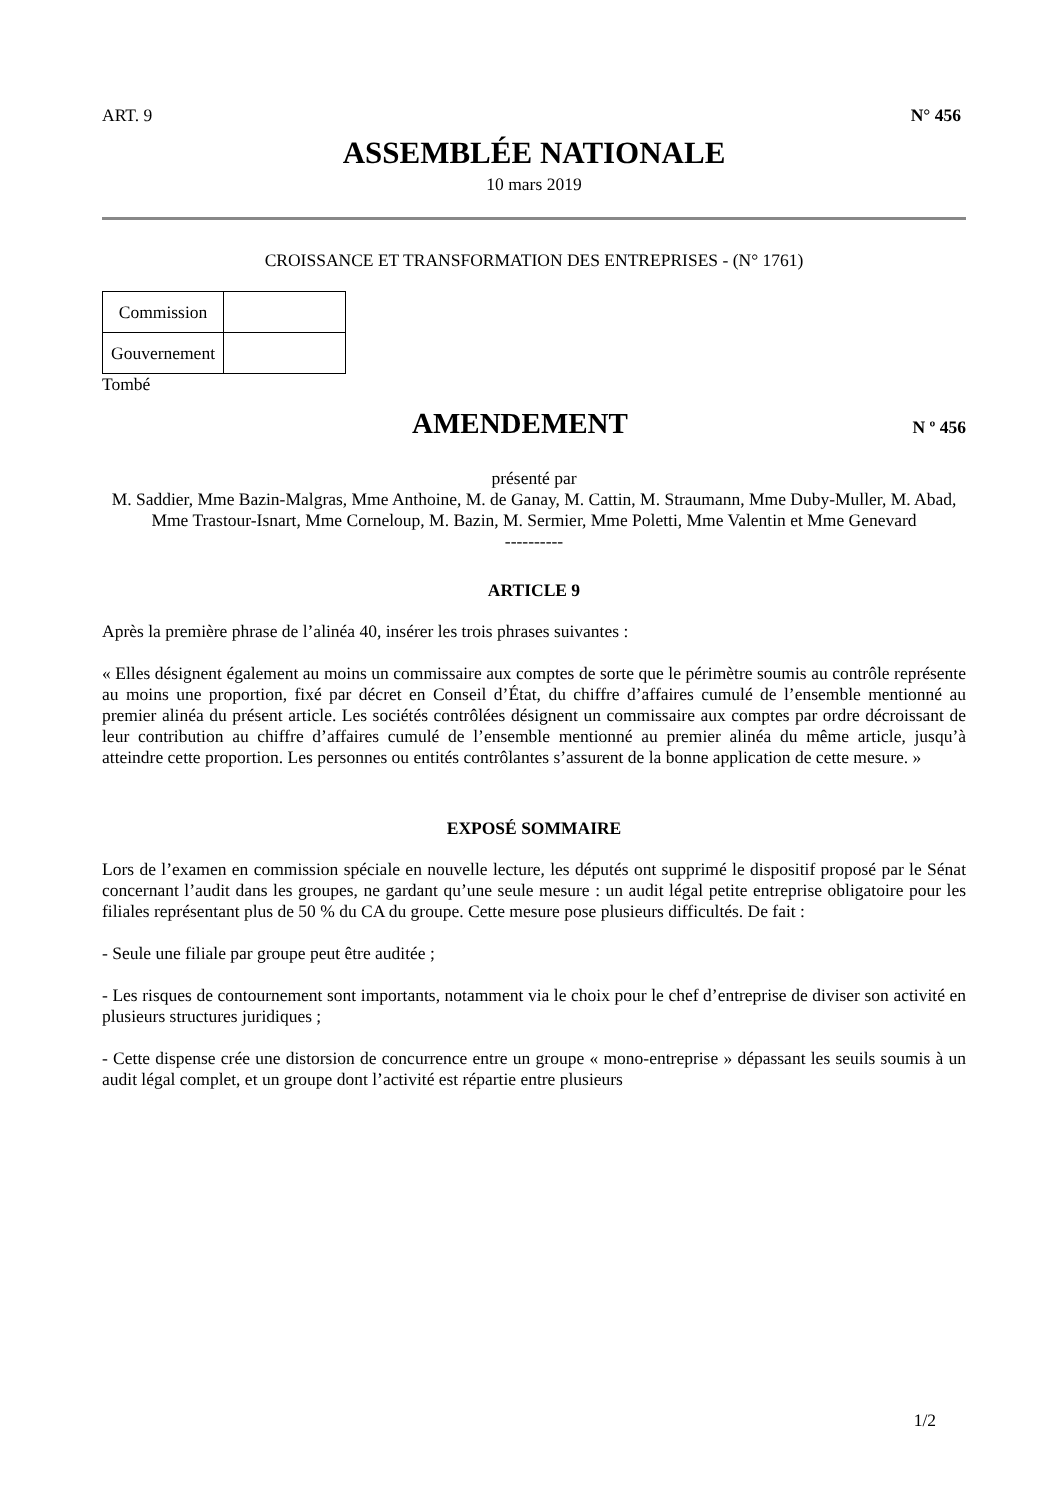ART. 9 N° 456
ASSEMBLÉE NATIONALE
10 mars 2019
CROISSANCE ET TRANSFORMATION DES ENTREPRISES - (N° 1761)
| Commission | |
| Gouvernement | |
Tombé
AMENDEMENT
N º 456
présenté par
M. Saddier, Mme Bazin-Malgras, Mme Anthoine, M. de Ganay, M. Cattin, M. Straumann, Mme Duby-Muller, M. Abad, Mme Trastour-Isnart, Mme Corneloup, M. Bazin, M. Sermier, Mme Poletti, Mme Valentin et Mme Genevard
----------
ARTICLE 9
Après la première phrase de l’alinéa 40, insérer les trois phrases suivantes :
« Elles désignent également au moins un commissaire aux comptes de sorte que le périmètre soumis au contrôle représente au moins une proportion, fixé par décret en Conseil d’État, du chiffre d’affaires cumulé de l’ensemble mentionné au premier alinéa du présent article. Les sociétés contrôlées désignent un commissaire aux comptes par ordre décroissant de leur contribution au chiffre d’affaires cumulé de l’ensemble mentionné au premier alinéa du même article, jusqu’à atteindre cette proportion. Les personnes ou entités contrôlantes s’assurent de la bonne application de cette mesure. »
EXPOSÉ SOMMAIRE
Lors de l’examen en commission spéciale en nouvelle lecture, les députés ont supprimé le dispositif proposé par le Sénat concernant l’audit dans les groupes, ne gardant qu’une seule mesure : un audit légal petite entreprise obligatoire pour les filiales représentant plus de 50 % du CA du groupe. Cette mesure pose plusieurs difficultés. De fait :
- Seule une filiale par groupe peut être auditée ;
- Les risques de contournement sont importants, notamment via le choix pour le chef d’entreprise de diviser son activité en plusieurs structures juridiques ;
- Cette dispense crée une distorsion de concurrence entre un groupe « mono-entreprise » dépassant les seuils soumis à un audit légal complet, et un groupe dont l’activité est répartie entre plusieurs
1/2